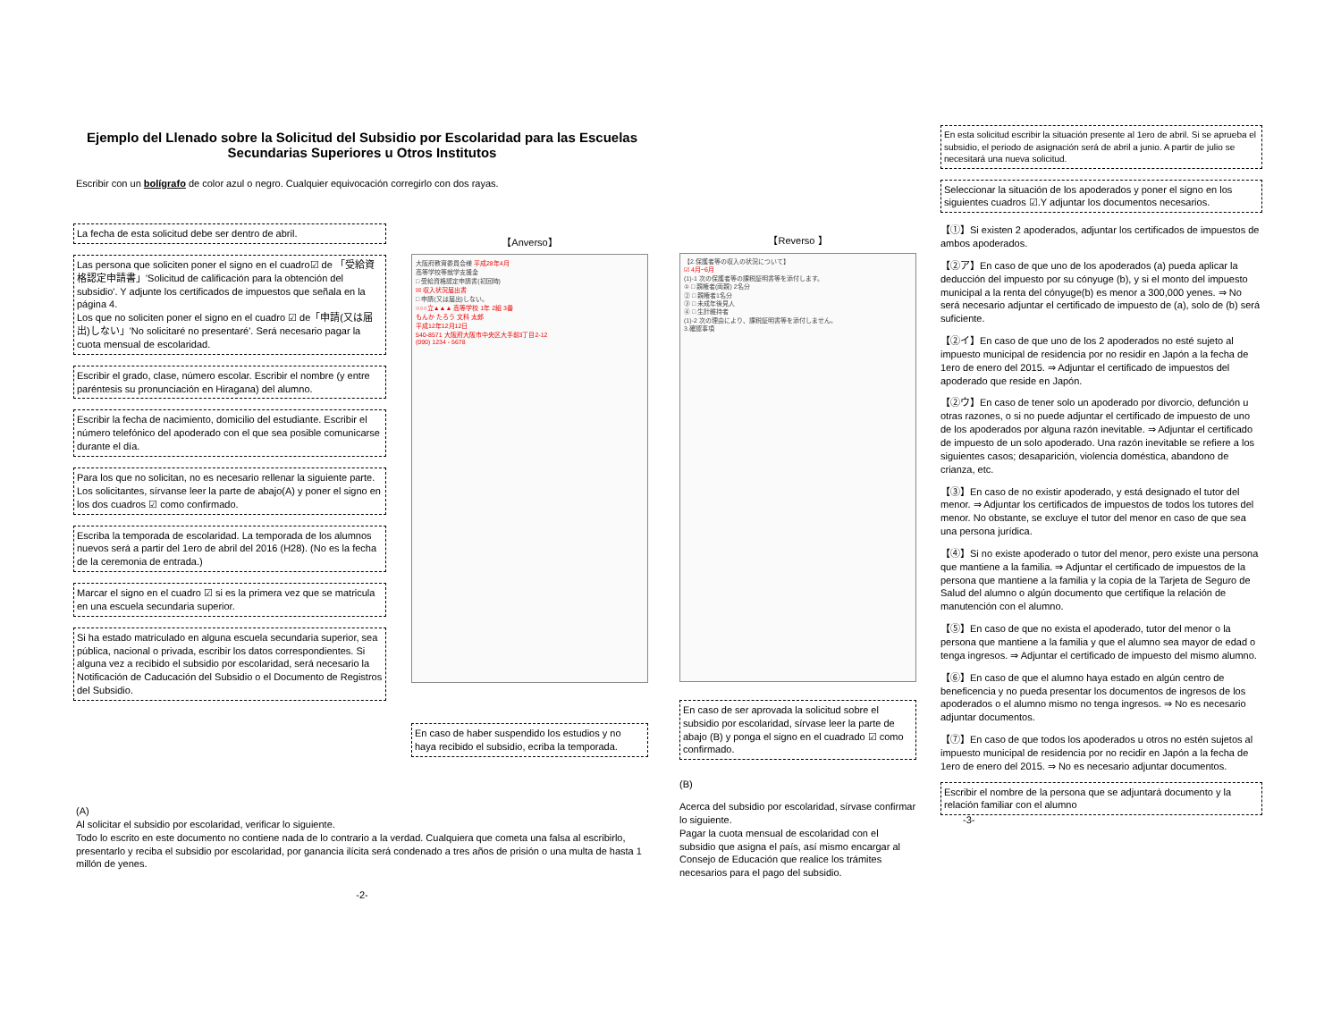Ejemplo del Llenado sobre la Solicitud del Subsidio por Escolaridad para las Escuelas Secundarias Superiores u Otros Institutos
Escribir con un bolígrafo de color azul o negro. Cualquier equivocación corregirlo con dos rayas.
La fecha de esta solicitud debe ser dentro de abril.
Las persona que soliciten poner el signo en el cuadro☑ de 「受給資格認定申請書」'Solicitud de calificación para la obtención del subsidio'. Y adjunte los certificados de impuestos que señala en la página 4.
Los que no soliciten poner el signo en el cuadro ☑ de「申請(又は届出)しない」'No solicitaré no presentaré'. Será necesario pagar la cuota mensual de escolaridad.
Escribir el grado, clase, número escolar. Escribir el nombre (y entre paréntesis su pronunciación en Hiragana) del alumno.
Escribir la fecha de nacimiento, domicilio del estudiante. Escribir el número telefónico del apoderado con el que sea posible comunicarse durante el día.
Para los que no solicitan, no es necesario rellenar la siguiente parte. Los solicitantes, sírvanse leer la parte de abajo(A) y poner el signo en los dos cuadros ☑ como confirmado.
Escriba la temporada de escolaridad. La temporada de los alumnos nuevos será a partir del 1ero de abril del 2016 (H28). (No es la fecha de la ceremonia de entrada.)
Marcar el signo en el cuadro ☑ si es la primera vez que se matricula en una escuela secundaria superior.
Si ha estado matriculado en alguna escuela secundaria superior, sea pública, nacional o privada, escribir los datos correspondientes. Si alguna vez a recibido el subsidio por escolaridad, será necesario la Notificación de Caducación del Subsidio o el Documento de Registros del Subsidio.
(A)
Al solicitar el subsidio por escolaridad, verificar lo siguiente.
Todo lo escrito en este documento no contiene nada de lo contrario a la verdad. Cualquiera que cometa una falsa al escribirlo, presentarlo y reciba el subsidio por escolaridad, por ganancia ilícita será condenado a tres años de prisión o una multa de hasta 1 millón de yenes.
-2-
【Anverso】
大阪府教育委員会様 平成28年4月
高等学校等就学支援金
□ 受給資格認定申請書(初回時)
☒ 収入状況届出書
□ 申請(又は届出)しない。
○○○立▲▲▲ 高等学校 1年 2組 3番
もんか たろう 文科 太郎
平成12年12月12日
540-8571 大阪府大阪市中央区大手前3丁目2-12
(090) 1234 - 5678
En caso de haber suspendido los estudios y no haya recibido el subsidio, ecriba la temporada.
【Reverso 】
【2.保護者等の収入の状況について】
☑ 4月~6月
(1)-1 次の保護者等の課税証明書等を添付します。
① □ 親権者(両親) 2名分
② □ 親権者1名分
③ □ 未成年後見人
④ □ 生計維持者
(1)-2 次の理由により、課税証明書等を添付しません。
3.確認事項
En caso de ser aprovada la solicitud sobre el subsidio por escolaridad, sírvase leer la parte de abajo (B) y ponga el signo en el cuadrado ☑ como confirmado.
(B)
Acerca del subsidio por escolaridad, sírvase confirmar lo siguiente.
Pagar la cuota mensual de escolaridad con el subsidio que asigna el país, así mismo encargar al Consejo de Educación que realice los trámites necesarios para el pago del subsidio.
En esta solicitud escribir la situación presente al 1ero de abril. Si se aprueba el subsidio, el periodo de asignación será de abril a junio. A partir de julio se necesitará una nueva solicitud.
Seleccionar la situación de los apoderados y poner el signo en los siguientes cuadros ☑.Y adjuntar los documentos necesarios.
【①】Si existen 2 apoderados, adjuntar los certificados de impuestos de ambos apoderados.
【②ア】En caso de que uno de los apoderados (a) pueda aplicar la deducción del impuesto por su cónyuge (b), y si el monto del impuesto municipal a la renta del cónyuge(b) es menor a 300,000 yenes. ⇒ No será necesario adjuntar el certificado de impuesto de (a), solo de (b) será suficiente.
【②イ】En caso de que uno de los 2 apoderados no esté sujeto al impuesto municipal de residencia por no residir en Japón a la fecha de 1ero de enero del 2015. ⇒ Adjuntar el certificado de impuestos del apoderado que reside en Japón.
【②ウ】En caso de tener solo un apoderado por divorcio, defunción u otras razones, o si no puede adjuntar el certificado de impuesto de uno de los apoderados por alguna razón inevitable. ⇒ Adjuntar el certificado de impuesto de un solo apoderado. Una razón inevitable se refiere a los siguientes casos; desaparición, violencia doméstica, abandono de crianza, etc.
【③】En caso de no existir apoderado, y está designado el tutor del menor. ⇒ Adjuntar los certificados de impuestos de todos los tutores del menor. No obstante, se excluye el tutor del menor en caso de que sea una persona jurídica.
【④】Si no existe apoderado o tutor del menor, pero existe una persona que mantiene a la familia. ⇒ Adjuntar el certificado de impuestos de la persona que mantiene a la familia y la copia de la Tarjeta de Seguro de Salud del alumno o algún documento que certifique la relación de manutención con el alumno.
【⑤】En caso de que no exista el apoderado, tutor del menor o la persona que mantiene a la familia y que el alumno sea mayor de edad o tenga ingresos. ⇒ Adjuntar el certificado de impuesto del mismo alumno.
【⑥】En caso de que el alumno haya estado en algún centro de beneficencia y no pueda presentar los documentos de ingresos de los apoderados o el alumno mismo no tenga ingresos. ⇒ No es necesario adjuntar documentos.
【⑦】En caso de que todos los apoderados u otros no estén sujetos al impuesto municipal de residencia por no recidir en Japón a la fecha de 1ero de enero del 2015. ⇒ No es necesario adjuntar documentos.
Escribir el nombre de la persona que se adjuntará documento y la relación familiar con el alumno
-3-